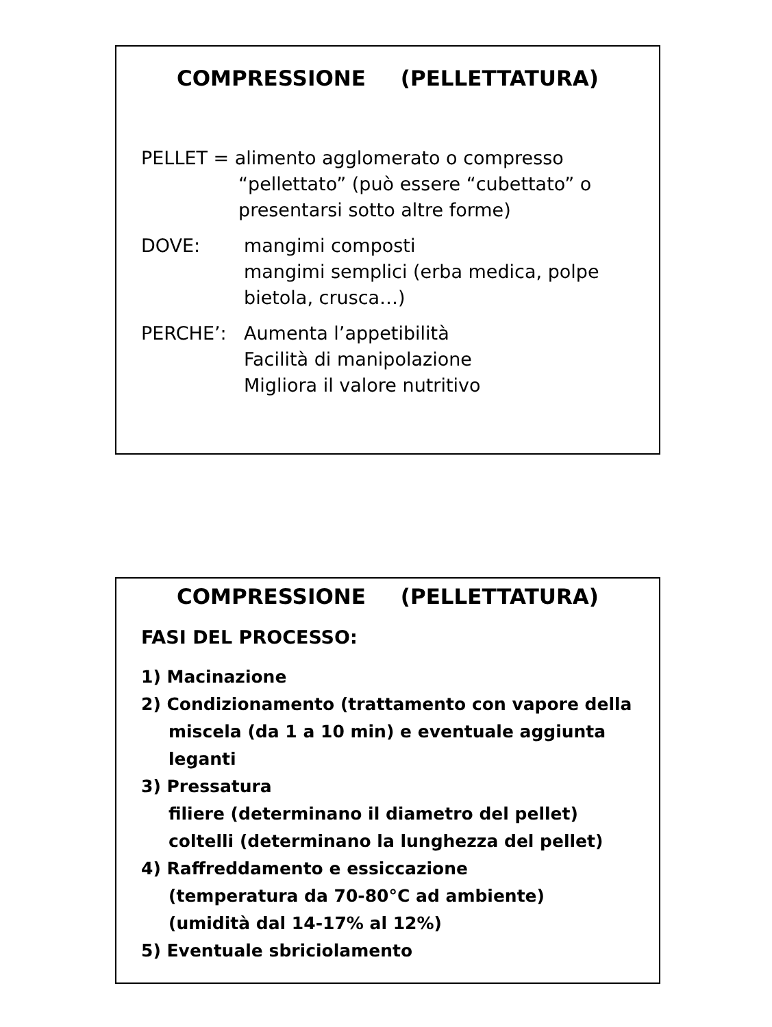COMPRESSIONE (PELLETTATURA)
PELLET = alimento agglomerato o compresso
“pellettato” (può essere “cubettato” o
presentarsi sotto altre forme)
DOVE: mangimi composti
mangimi semplici (erba medica, polpe bietola, crusca…)
PERCHE’: Aumenta l’appetibilità
Facilità di manipolazione
Migliora il valore nutritivo
COMPRESSIONE (PELLETTATURA)
FASI DEL PROCESSO:
1) Macinazione
2) Condizionamento (trattamento con vapore della
miscela (da 1 a 10 min) e eventuale aggiunta
leganti
3) Pressatura
filiere (determinano il diametro del pellet)
coltelli (determinano la lunghezza del pellet)
4) Raffreddamento e essiccazione
(temperatura da 70-80°C ad ambiente)
(umidità dal 14-17% al 12%)
5) Eventuale sbriciolamento